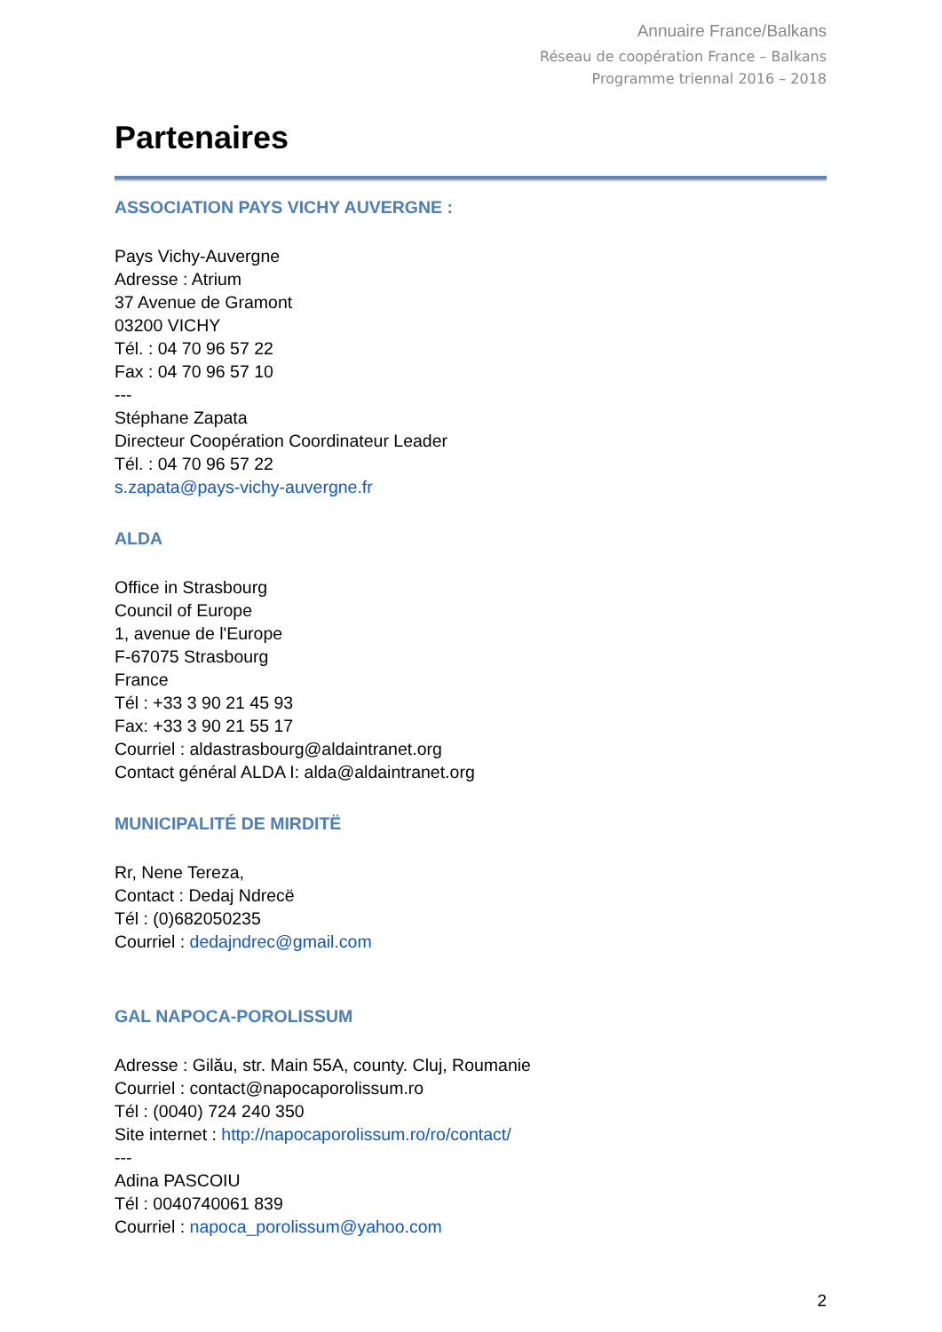Annuaire France/Balkans
Réseau de coopération France – Balkans
Programme triennal 2016 – 2018
Partenaires
ASSOCIATION PAYS VICHY AUVERGNE :
Pays Vichy-Auvergne
Adresse : Atrium
37 Avenue de Gramont
03200 VICHY
Tél. : 04 70 96 57 22
Fax : 04 70 96 57 10
---
Stéphane Zapata
Directeur Coopération Coordinateur Leader
Tél. : 04 70 96 57 22
s.zapata@pays-vichy-auvergne.fr
ALDA
Office in Strasbourg
Council of Europe
1, avenue de l'Europe
F-67075 Strasbourg
France
Tél : +33 3 90 21 45 93
Fax: +33 3 90 21 55 17
Courriel : aldastrasbourg@aldaintranet.org
Contact général ALDA I: alda@aldaintranet.org
MUNICIPALITÉ DE MIRDITË
Rr, Nene Tereza,
Contact : Dedaj Ndrecë
Tél : (0)682050235
Courriel : dedajndrec@gmail.com
GAL NAPOCA-POROLISSUM
Adresse : Gilău, str. Main 55A, county. Cluj, Roumanie
Courriel : contact@napocaporolissum.ro
Tél : (0040) 724 240 350
Site internet : http://napocaporolissum.ro/ro/contact/
---
Adina PASCOIU
Tél : 0040740061 839
Courriel : napoca_porolissum@yahoo.com
2